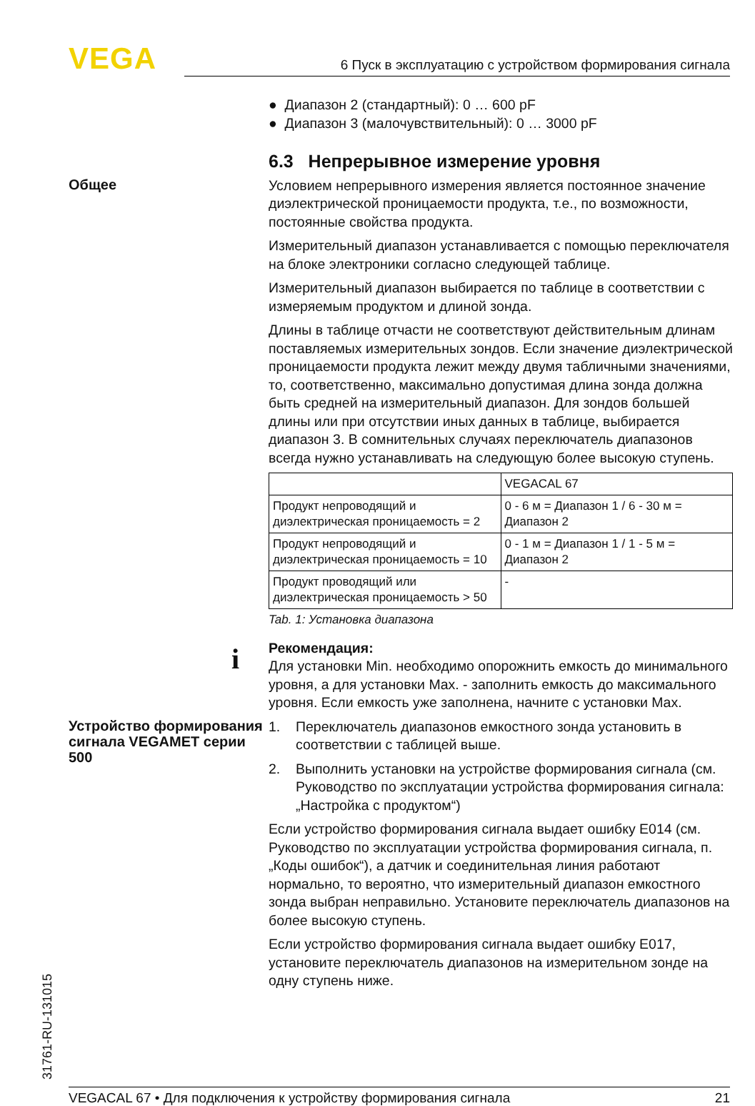VEGA 6 Пуск в эксплуатацию с устройством формирования сигнала
● Диапазон 2 (стандартный): 0 … 600 pF
● Диапазон 3 (малочувствительный): 0 … 3000 pF
6.3 Непрерывное измерение уровня
Общее
Условием непрерывного измерения является постоянное значение диэлектрической проницаемости продукта, т.е., по возможности, постоянные свойства продукта.
Измерительный диапазон устанавливается с помощью переключателя на блоке электроники согласно следующей таблице.
Измерительный диапазон выбирается по таблице в соответствии с измеряемым продуктом и длиной зонда.
Длины в таблице отчасти не соответствуют действительным длинам поставляемых измерительных зондов. Если значение диэлектрической проницаемости продукта лежит между двумя табличными значениями, то, соответственно, максимально допустимая длина зонда должна быть средней на измерительный диапазон. Для зондов большей длины или при отсутствии иных данных в таблице, выбирается диапазон 3. В сомнительных случаях переключатель диапазонов всегда нужно устанавливать на следующую более высокую ступень.
| | VEGACAL 67 |
| --- | --- |
| Продукт непроводящий и диэлектрическая проницаемость = 2 | 0 - 6 м = Диапазон 1 / 6 - 30 м = Диапазон 2 |
| Продукт непроводящий и диэлектрическая проницаемость = 10 | 0 - 1 м = Диапазон 1 / 1 - 5 м = Диапазон 2 |
| Продукт проводящий или диэлектрическая проницаемость > 50 | - |
Tab. 1: Установка диапазона
i Рекомендация:
Для установки Min. необходимо опорожнить емкость до минимального уровня, а для установки Max. - заполнить емкость до максимального уровня. Если емкость уже заполнена, начните с установки Max.
Устройство формирования сигнала VEGAMET серии 500
1. Переключатель диапазонов емкостного зонда установить в соответствии с таблицей выше.
2. Выполнить установки на устройстве формирования сигнала (см. Руководство по эксплуатации устройства формирования сигнала: „Настройка с продуктом“)
Если устройство формирования сигнала выдает ошибку E014 (см. Руководство по эксплуатации устройства формирования сигнала, п. „Коды ошибок“), а датчик и соединительная линия работают нормально, то вероятно, что измерительный диапазон емкостного зонда выбран неправильно. Установите переключатель диапазонов на более высокую ступень.
Если устройство формирования сигнала выдает ошибку E017, установите переключатель диапазонов на измерительном зонде на одну ступень ниже.
31761-RU-131015
VEGACAL 67 • Для подключения к устройству формирования сигнала 21